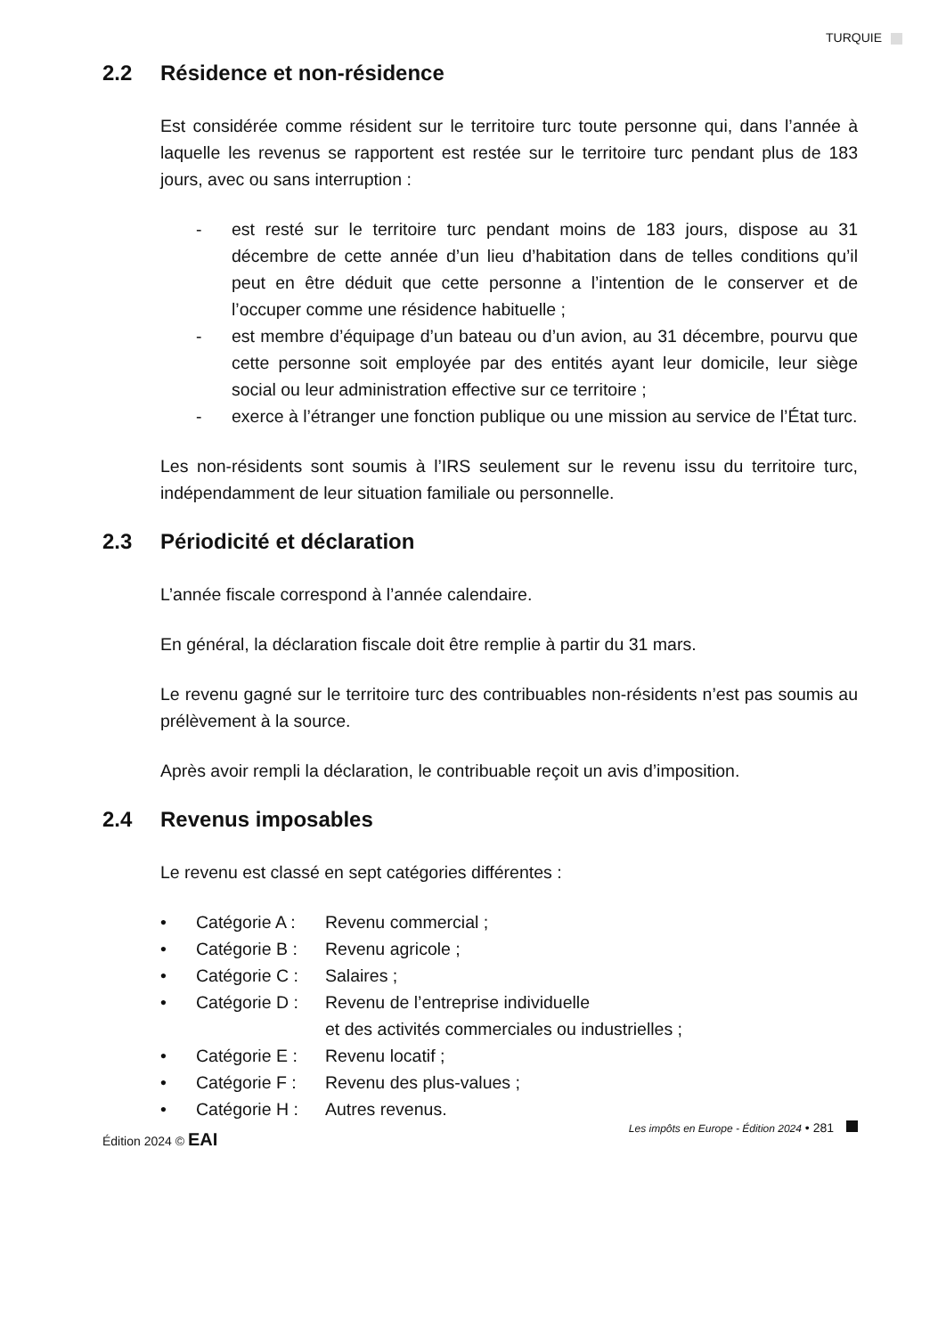TURQUIE
2.2 Résidence et non-résidence
Est considérée comme résident sur le territoire turc toute personne qui, dans l’année à laquelle les revenus se rapportent est restée sur le territoire turc pendant plus de 183 jours, avec ou sans interruption :
- est resté sur le territoire turc pendant moins de 183 jours, dispose au 31 décembre de cette année d’un lieu d’habitation dans de telles conditions qu’il peut en être déduit que cette personne a l’intention de le conserver et de l’occuper comme une résidence habituelle ;
- est membre d’équipage d’un bateau ou d’un avion, au 31 décembre, pourvu que cette personne soit employée par des entités ayant leur domicile, leur siège social ou leur administration effective sur ce territoire ;
- exerce à l’étranger une fonction publique ou une mission au service de l’État turc.
Les non-résidents sont soumis à l’IRS seulement sur le revenu issu du territoire turc, indépendamment de leur situation familiale ou personnelle.
2.3 Périodicité et déclaration
L’année fiscale correspond à l’année calendaire.
En général, la déclaration fiscale doit être remplie à partir du 31 mars.
Le revenu gagné sur le territoire turc des contribuables non-résidents n’est pas soumis au prélèvement à la source.
Après avoir rempli la déclaration, le contribuable reçoit un avis d’imposition.
2.4 Revenus imposables
Le revenu est classé en sept catégories différentes :
• Catégorie A : Revenu commercial ;
• Catégorie B : Revenu agricole ;
• Catégorie C : Salaires ;
• Catégorie D : Revenu de l’entreprise individuelle
et des activités commerciales ou industrielles ;
• Catégorie E : Revenu locatif ;
• Catégorie F : Revenu des plus-values ;
• Catégorie H : Autres revenus.
Édition 2024 © EAI
Les impôts en Europe - Édition 2024 • 281